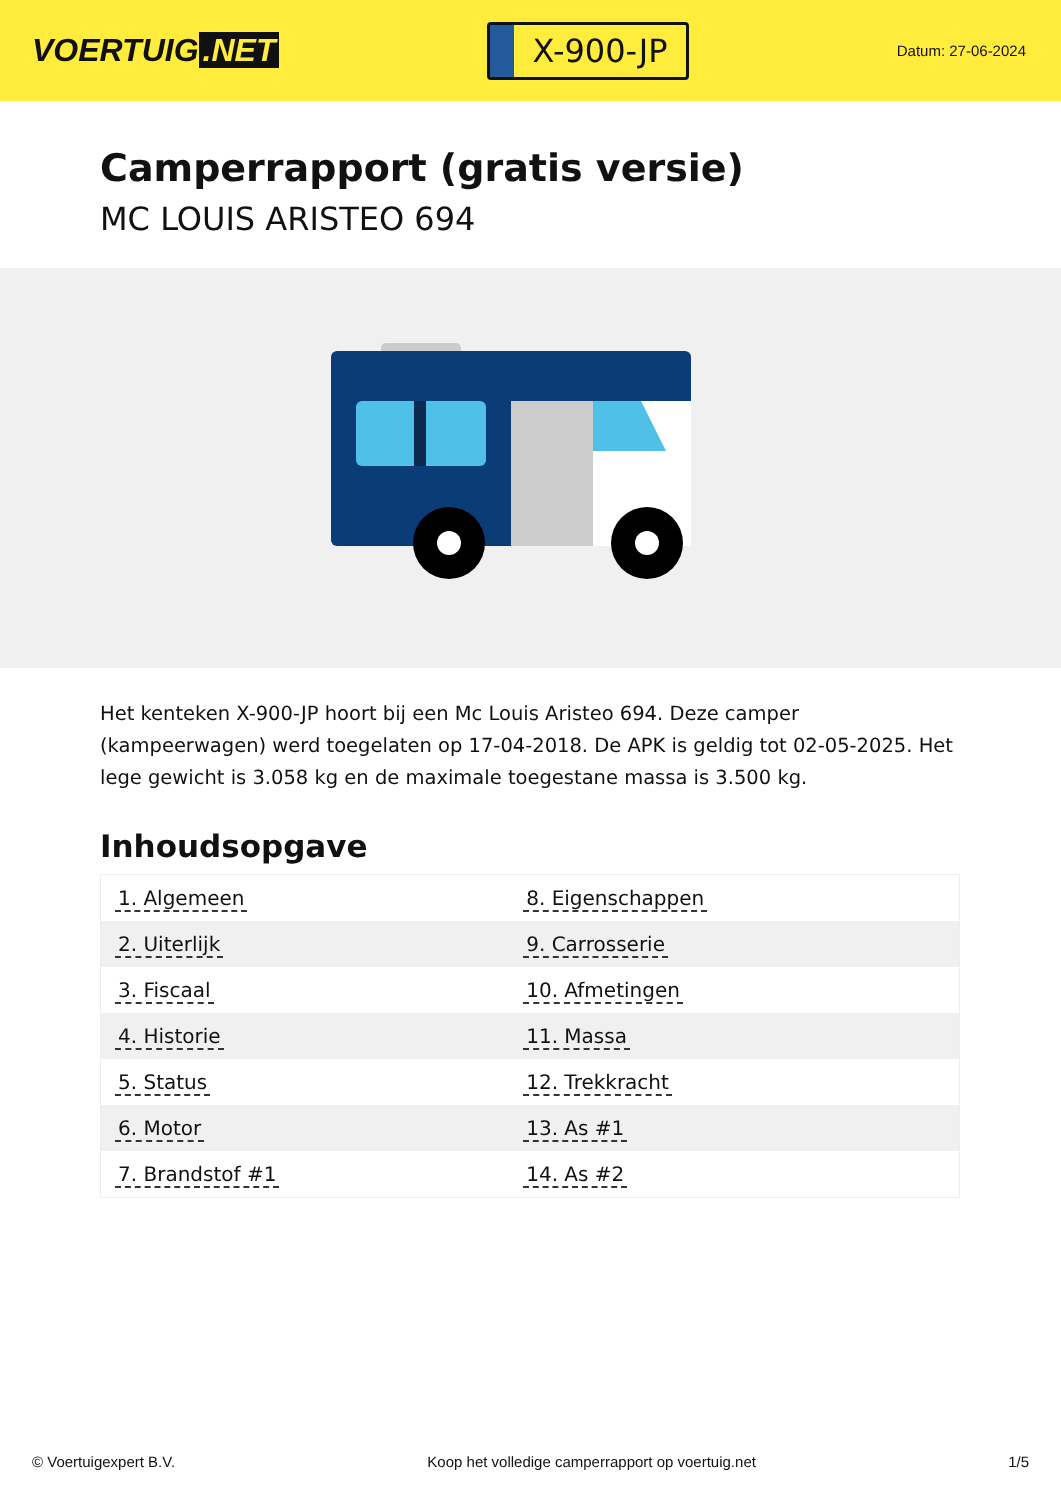VOERTUIG.NET
X-900-JP
Datum: 27-06-2024
Camperrapport (gratis versie)
MC LOUIS ARISTEO 694
Het kenteken X-900-JP hoort bij een Mc Louis Aristeo 694. Deze camper (kampeerwagen) werd toegelaten op 17-04-2018. De APK is geldig tot 02-05-2025. Het lege gewicht is 3.058 kg en de maximale toegestane massa is 3.500 kg.
Inhoudsopgave
| 1. Algemeen | 8. Eigenschappen |
| 2. Uiterlijk | 9. Carrosserie |
| 3. Fiscaal | 10. Afmetingen |
| 4. Historie | 11. Massa |
| 5. Status | 12. Trekkracht |
| 6. Motor | 13. As #1 |
| 7. Brandstof #1 | 14. As #2 |
© Voertuigexpert B.V. Koop het volledige camperrapport op voertuig.net 1/5